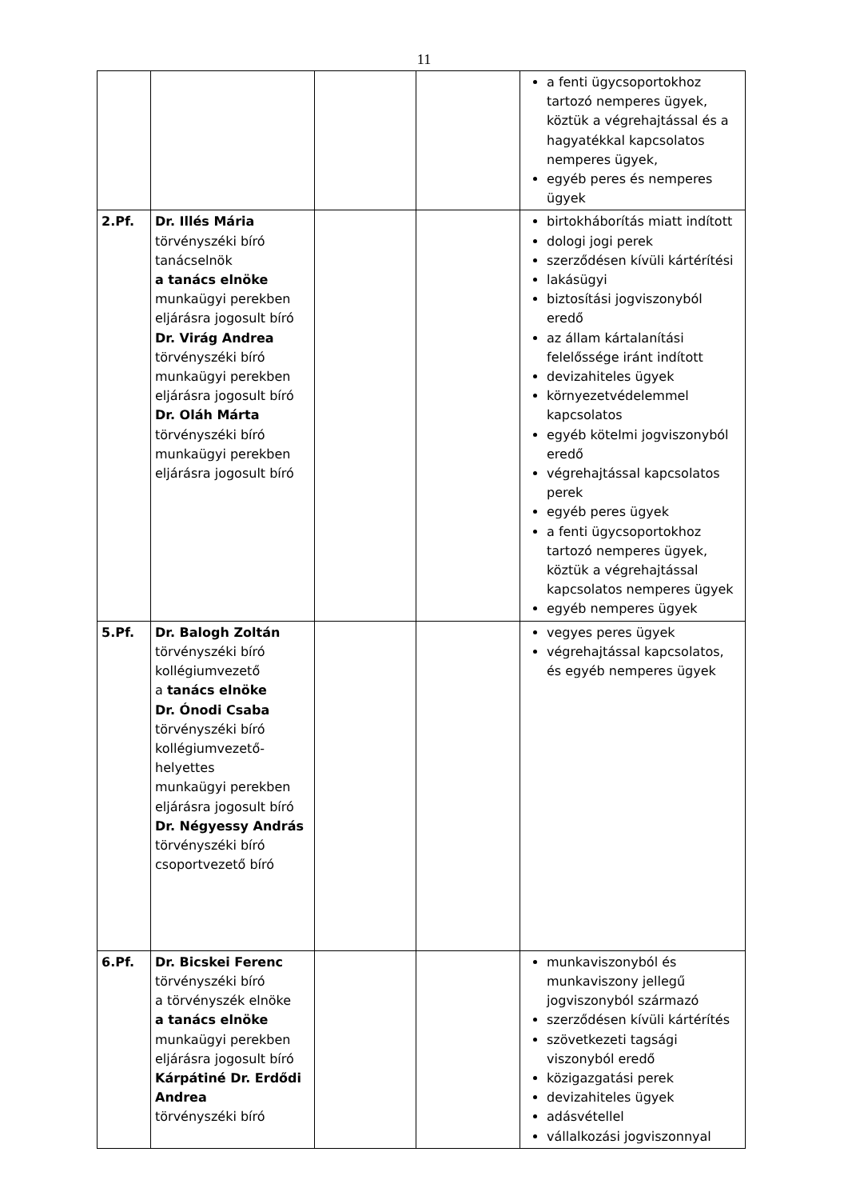11
| | | | | a fenti ügycsoportokhoz tartozó nemperes ügyek, köztük a végrehajtással és a hagyatékkal kapcsolatos nemperes ügyek, egyéb peres és nemperes ügyek |
| 2.Pf. | Dr. Illés Mária törvényszéki bíró tanácselnök a tanács elnöke munkaügyi perekben eljárásra jogosult bíró Dr. Virág Andrea törvényszéki bíró munkaügyi perekben eljárásra jogosult bíró Dr. Oláh Márta törvényszéki bíró munkaügyi perekben eljárásra jogosult bíró | | | birtokháborítás miatt indított dologi jogi perek szerződésen kívüli kártérítési lakásügyi biztosítási jogviszonyból eredő az állam kártalanítási felelőssége iránt indított devizahiteles ügyek környezetvédelemmel kapcsolatos egyéb kötelmi jogviszonyból eredő végrehajtással kapcsolatos perek egyéb peres ügyek a fenti ügycsoportokhoz tartozó nemperes ügyek, köztük a végrehajtással kapcsolatos nemperes ügyek egyéb nemperes ügyek |
| 5.Pf. | Dr. Balogh Zoltán törvényszéki bíró kollégiumvezető a tanács elnöke Dr. Ónodi Csaba törvényszéki bíró kollégiumvezető-helyettes munkaügyi perekben eljárásra jogosult bíró Dr. Négyessy András törvényszéki bíró csoportvezető bíró | | | vegyes peres ügyek végrehajtással kapcsolatos, és egyéb nemperes ügyek |
| 6.Pf. | Dr. Bicskei Ferenc törvényszéki bíró a törvényszék elnöke a tanács elnöke munkaügyi perekben eljárásra jogosult bíró Kárpátiné Dr. Erdődi Andrea törvényszéki bíró | | | munkaviszonyból és munkaviszony jellegű jogviszonyból származó szerződésen kívüli kártérítés szövetkezeti tagsági viszonyból eredő közigazgatási perek devizahiteles ügyek adásvétellel vállalkozási jogviszonnyal |